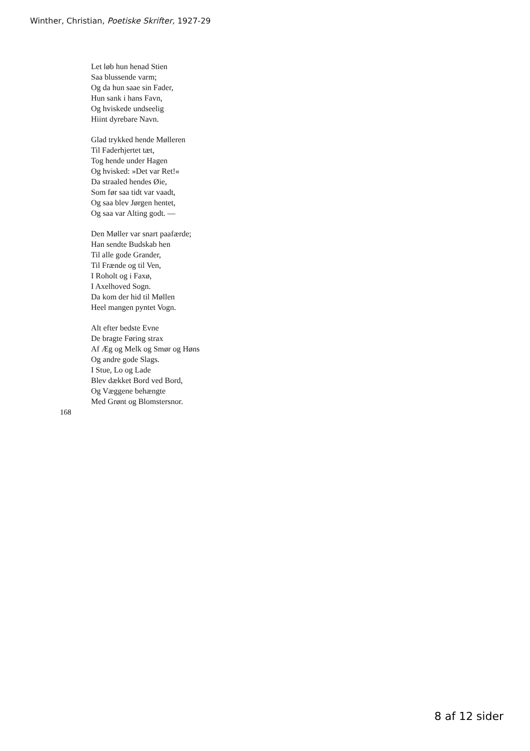Winther, Christian, Poetiske Skrifter, 1927-29
Let løb hun henad Stien
Saa blussende varm;
Og da hun saae sin Fader,
Hun sank i hans Favn,
Og hviskede undseelig
Hiint dyrebare Navn.
Glad trykked hende Mølleren
Til Faderhjertet tæt,
Tog hende under Hagen
Og hvisked: »Det var Ret!«
Da straaled hendes Øie,
Som før saa tidt var vaadt,
Og saa blev Jørgen hentet,
Og saa var Alting godt. —
Den Møller var snart paafærde;
Han sendte Budskab hen
Til alle gode Grander,
Til Frænde og til Ven,
I Roholt og i Faxø,
I Axelhoved Sogn.
Da kom der hid til Møllen
Heel mangen pyntet Vogn.
Alt efter bedste Evne
De bragte Føring strax
Af Æg og Melk og Smør og Høns
Og andre gode Slags.
I Stue, Lo og Lade
Blev dækket Bord ved Bord,
Og Væggene behængte
Med Grønt og Blomstersnor.
168
8 af 12 sider